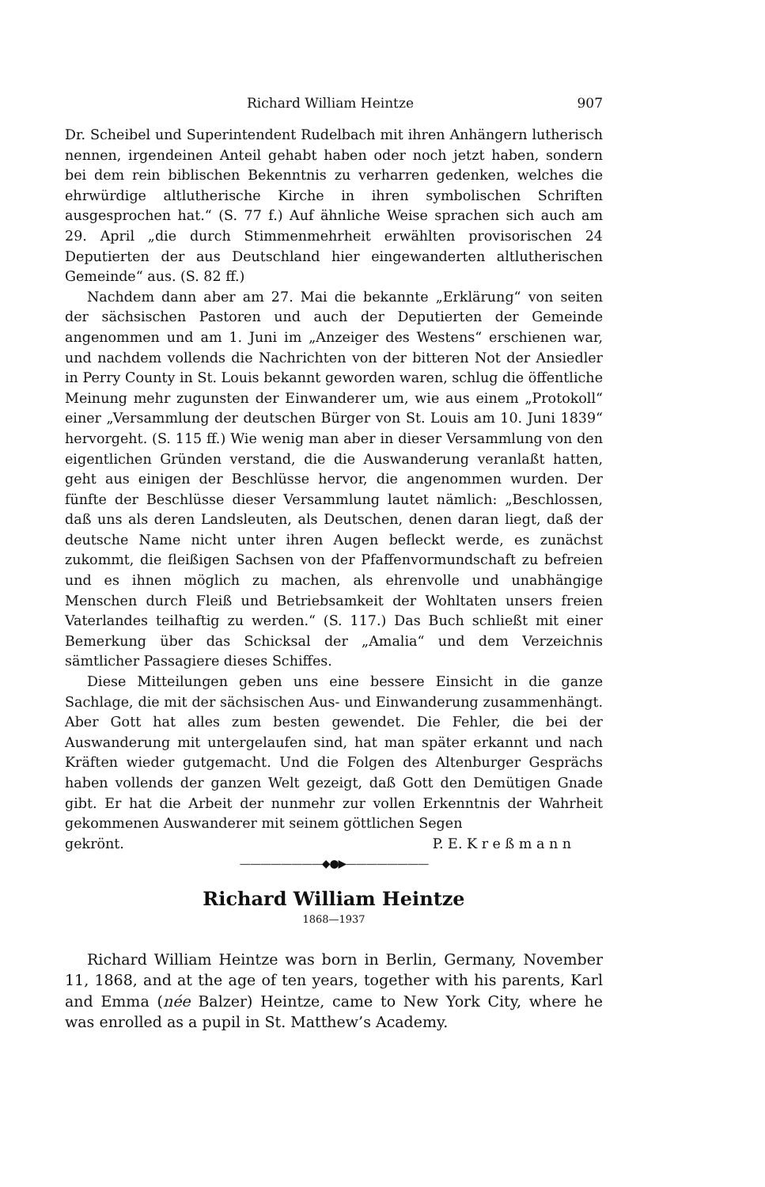Richard William Heintze 907
Dr. Scheibel und Superintendent Rudelbach mit ihren Anhängern lutherisch nennen, irgendeinen Anteil gehabt haben oder noch jetzt haben, sondern bei dem rein biblischen Bekenntnis zu verharren gedenken, welches die ehrwürdige altlutherische Kirche in ihren symbolischen Schriften ausgesprochen hat.“ (S. 77 f.) Auf ähnliche Weise sprachen sich auch am 29. April „die durch Stimmenmehrheit erwählten provisorischen 24 Deputierten der aus Deutschland hier eingewanderten altlutherischen Gemeinde“ aus. (S. 82 ff.)
Nachdem dann aber am 27. Mai die bekannte „Erklärung“ von seiten der sächsischen Pastoren und auch der Deputierten der Gemeinde angenommen und am 1. Juni im „Anzeiger des Westens“ erschienen war, und nachdem vollends die Nachrichten von der bitteren Not der Ansiedler in Perry County in St. Louis bekannt geworden waren, schlug die öffentliche Meinung mehr zugunsten der Einwanderer um, wie aus einem „Protokoll“ einer „Versammlung der deutschen Bürger von St. Louis am 10. Juni 1839“ hervorgeht. (S. 115 ff.) Wie wenig man aber in dieser Versammlung von den eigentlichen Gründen verstand, die die Auswanderung veranlaßt hatten, geht aus einigen der Beschlüsse hervor, die angenommen wurden. Der fünfte der Beschlüsse dieser Versammlung lautet nämlich: „Beschlossen, daß uns als deren Landsleuten, als Deutschen, denen daran liegt, daß der deutsche Name nicht unter ihren Augen befleckt werde, es zunächst zukommt, die fleißigen Sachsen von der Pfaffenvormundschaft zu befreien und es ihnen möglich zu machen, als ehrenvolle und unabhängige Menschen durch Fleiß und Betriebsamkeit der Wohltaten unsers freien Vaterlandes teilhaftig zu werden.“ (S. 117.) Das Buch schließt mit einer Bemerkung über das Schicksal der „Amalia“ und dem Verzeichnis sämtlicher Passagiere dieses Schiffes.
Diese Mitteilungen geben uns eine bessere Einsicht in die ganze Sachlage, die mit der sächsischen Aus- und Einwanderung zusammenhängt. Aber Gott hat alles zum besten gewendet. Die Fehler, die bei der Auswanderung mit untergelaufen sind, hat man später erkannt und nach Kräften wieder gutgemacht. Und die Folgen des Altenburger Gesprächs haben vollends der ganzen Welt gezeigt, daß Gott den Demütigen Gnade gibt. Er hat die Arbeit der nunmehr zur vollen Erkenntnis der Wahrheit gekommenen Auswanderer mit seinem göttlichen Segen
gekrönt. P. E. K r e ß m a n n
————————◆●▶————————
Richard William Heintze
1868—1937
Richard William Heintze was born in Berlin, Germany, November 11, 1868, and at the age of ten years, together with his parents, Karl and Emma (née Balzer) Heintze, came to New York City, where he was enrolled as a pupil in St. Matthew’s Academy.